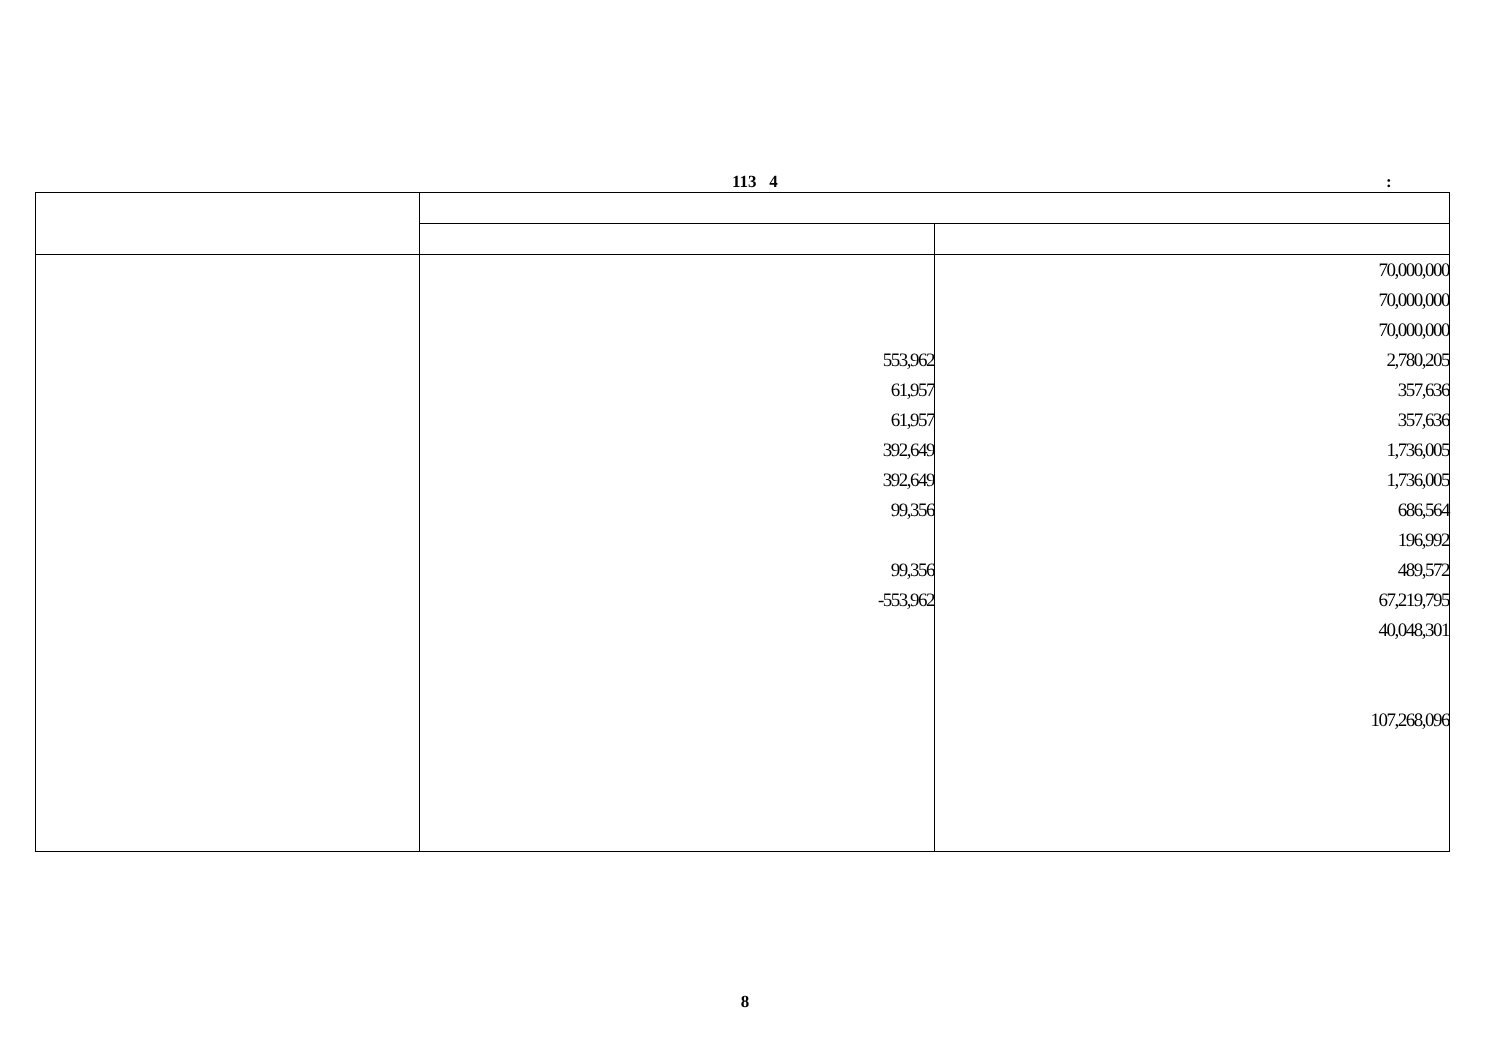113 4 :
| | | 70,000,000 |
| | | 70,000,000 |
| | | 70,000,000 |
| | 553,962 | 2,780,205 |
| | 61,957 | 357,636 |
| | 61,957 | 357,636 |
| | 392,649 | 1,736,005 |
| | 392,649 | 1,736,005 |
| | 99,356 | 686,564 |
| | | 196,992 |
| | 99,356 | 489,572 |
| | -553,962 | 67,219,795 |
| | | 40,048,301 |
| | | 107,268,096 |
8